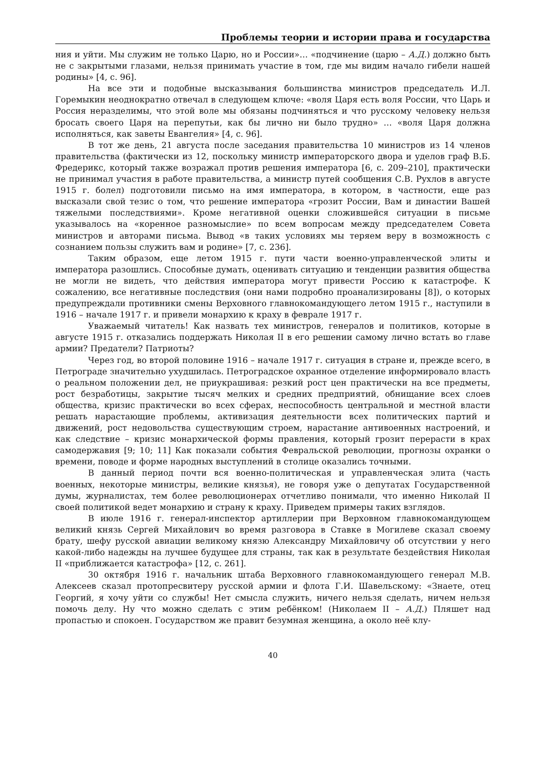Проблемы теории и истории права и государства
ния и уйти. Мы служим не только Царю, но и России»… «подчинение (царю – А.Д.) должно быть не с закрытыми глазами, нельзя принимать участие в том, где мы видим начало гибели нашей родины» [4, с. 96].
На все эти и подобные высказывания большинства министров председатель И.Л. Горемыкин неоднократно отвечал в следующем ключе: «воля Царя есть воля России, что Царь и Россия неразделимы, что этой воле мы обязаны подчиняться и что русскому человеку нельзя бросать своего Царя на перепутьи, как бы лично ни было трудно» … «воля Царя должна исполняться, как заветы Евангелия» [4, с. 96].
В тот же день, 21 августа после заседания правительства 10 министров из 14 членов правительства (фактически из 12, поскольку министр императорского двора и уделов граф В.Б. Фредерикс, который также возражал против решения императора [6, с. 209–210], практически не принимал участия в работе правительства, а министр путей сообщения С.В. Рухлов в августе 1915 г. болел) подготовили письмо на имя императора, в котором, в частности, еще раз высказали свой тезис о том, что решение императора «грозит России, Вам и династии Вашей тяжелыми последствиями». Кроме негативной оценки сложившейся ситуации в письме указывалось на «коренное разномыслие» по всем вопросам между председателем Совета министров и авторами письма. Вывод «в таких условиях мы теряем веру в возможность с сознанием пользы служить вам и родине» [7, с. 236].
Таким образом, еще летом 1915 г. пути части военно-управленческой элиты и императора разошлись. Способные думать, оценивать ситуацию и тенденции развития общества не могли не видеть, что действия императора могут привести Россию к катастрофе. К сожалению, все негативные последствия (они нами подробно проанализированы [8]), о которых предупреждали противники смены Верховного главнокомандующего летом 1915 г., наступили в 1916 – начале 1917 г. и привели монархию к краху в феврале 1917 г.
Уважаемый читатель! Как назвать тех министров, генералов и политиков, которые в августе 1915 г. отказались поддержать Николая II в его решении самому лично встать во главе армии? Предатели? Патриоты?
Через год, во второй половине 1916 – начале 1917 г. ситуация в стране и, прежде всего, в Петрограде значительно ухудшилась. Петроградское охранное отделение информировало власть о реальном положении дел, не приукрашивая: резкий рост цен практически на все предметы, рост безработицы, закрытие тысяч мелких и средних предприятий, обнищание всех слоев общества, кризис практически во всех сферах, неспособность центральной и местной власти решать нарастающие проблемы, активизация деятельности всех политических партий и движений, рост недовольства существующим строем, нарастание антивоенных настроений, и как следствие – кризис монархической формы правления, который грозит перерасти в крах самодержавия [9; 10; 11] Как показали события Февральской революции, прогнозы охранки о времени, поводе и форме народных выступлений в столице оказались точными.
В данный период почти вся военно-политическая и управленческая элита (часть военных, некоторые министры, великие князья), не говоря уже о депутатах Государственной думы, журналистах, тем более революционерах отчетливо понимали, что именно Николай II своей политикой ведет монархию и страну к краху. Приведем примеры таких взглядов.
В июле 1916 г. генерал-инспектор артиллерии при Верховном главнокомандующем великий князь Сергей Михайлович во время разговора в Ставке в Могилеве сказал своему брату, шефу русской авиации великому князю Александру Михайловичу об отсутствии у него какой-либо надежды на лучшее будущее для страны, так как в результате бездействия Николая II «приближается катастрофа» [12, с. 261].
30 октября 1916 г. начальник штаба Верховного главнокомандующего генерал М.В. Алексеев сказал протопресвитеру русской армии и флота Г.И. Шавельскому: «Знаете, отец Георгий, я хочу уйти со службы! Нет смысла служить, ничего нельзя сделать, ничем нельзя помочь делу. Ну что можно сделать с этим ребёнком! (Николаем II – А.Д.) Пляшет над пропастью и спокоен. Государством же правит безумная женщина, а около неё клу-
40